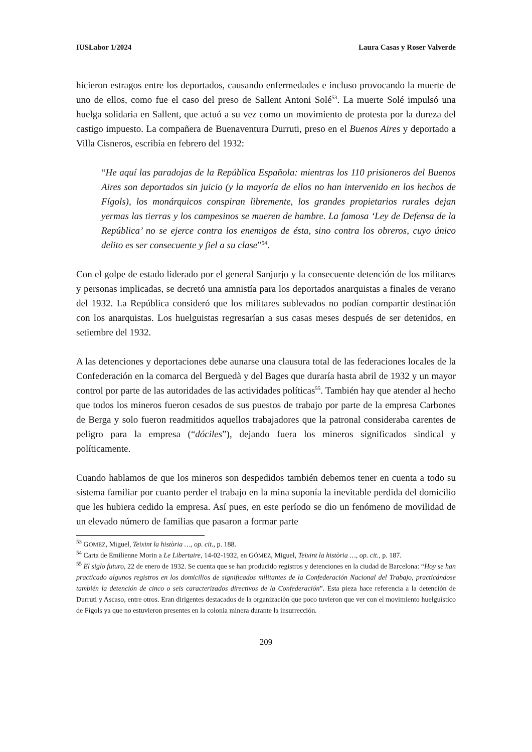IUSLabor 1/2024 Laura Casas y Roser Valverde
hicieron estragos entre los deportados, causando enfermedades e incluso provocando la muerte de uno de ellos, como fue el caso del preso de Sallent Antoni Solé<sup>53</sup>. La muerte Solé impulsó una huelga solidaria en Sallent, que actuó a su vez como un movimiento de protesta por la dureza del castigo impuesto. La compañera de Buenaventura Durruti, preso en el Buenos Aires y deportado a Villa Cisneros, escribía en febrero del 1932:
“He aquí las paradojas de la República Española: mientras los 110 prisioneros del Buenos Aires son deportados sin juicio (y la mayoría de ellos no han intervenido en los hechos de Fígols), los monárquicos conspiran libremente, los grandes propietarios rurales dejan yermas las tierras y los campesinos se mueren de hambre. La famosa ‘Ley de Defensa de la República’ no se ejerce contra los enemigos de ésta, sino contra los obreros, cuyo único delito es ser consecuente y fiel a su clase”<sup>54</sup>.
Con el golpe de estado liderado por el general Sanjurjo y la consecuente detención de los militares y personas implicadas, se decretó una amnistía para los deportados anarquistas a finales de verano del 1932. La República consideró que los militares sublevados no podían compartir destinación con los anarquistas. Los huelguistas regresarían a sus casas meses después de ser detenidos, en setiembre del 1932.
A las detenciones y deportaciones debe aunarse una clausura total de las federaciones locales de la Confederación en la comarca del Berguedà y del Bages que duraría hasta abril de 1932 y un mayor control por parte de las autoridades de las actividades políticas<sup>55</sup>. También hay que atender al hecho que todos los mineros fueron cesados de sus puestos de trabajo por parte de la empresa Carbones de Berga y solo fueron readmitidos aquellos trabajadores que la patronal consideraba carentes de peligro para la empresa (“dóciles”), dejando fuera los mineros significados sindical y políticamente.
Cuando hablamos de que los mineros son despedidos también debemos tener en cuenta a todo su sistema familiar por cuanto perder el trabajo en la mina suponía la inevitable perdida del domicilio que les hubiera cedido la empresa. Así pues, en este período se dio un fenómeno de movilidad de un elevado número de familias que pasaron a formar parte
<sup>53</sup> GOMEZ, Miguel, Teixint la història …, op. cit., p. 188.
<sup>54</sup> Carta de Emilienne Morin a Le Libertaire, 14-02-1932, en GÓMEZ, Miguel, Teixint la història …, op. cit., p. 187.
<sup>55</sup> El siglo futuro, 22 de enero de 1932. Se cuenta que se han producido registros y detenciones en la ciudad de Barcelona: “Hoy se han practicado algunos registros en los domicilios de significados militantes de la Confederación Nacional del Trabajo, practicándose también la detención de cinco o seis caracterizados directivos de la Confederación”. Esta pieza hace referencia a la detención de Durruti y Ascaso, entre otros. Eran dirigentes destacados de la organización que poco tuvieron que ver con el movimiento huelguístico de Fígols ya que no estuvieron presentes en la colonia minera durante la insurrección.
209